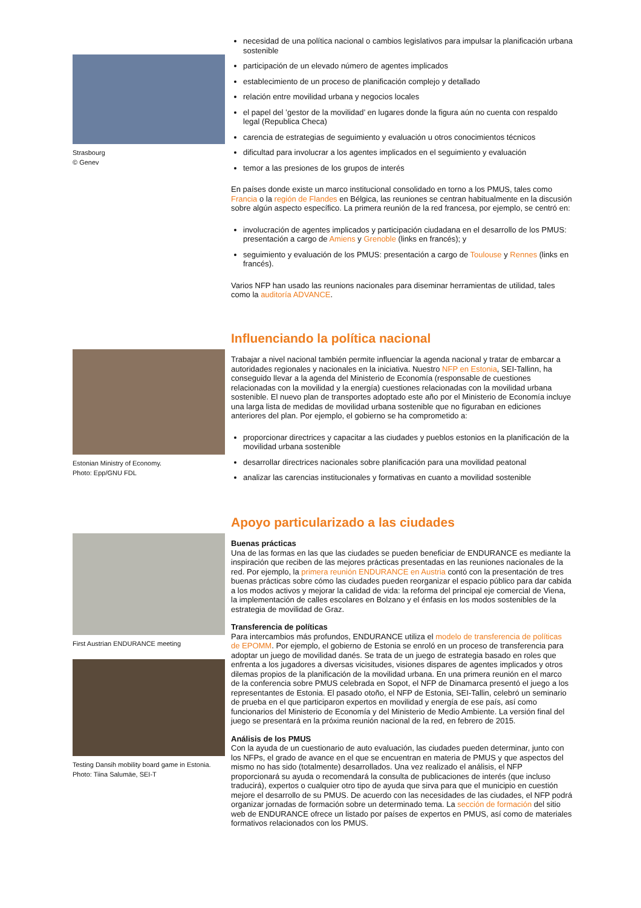Strasbourg
© Genev
necesidad de una política nacional o cambios legislativos para impulsar la planificación urbana sostenible
participación de un elevado número de agentes implicados
establecimiento de un proceso de planificación complejo y detallado
relación entre movilidad urbana y negocios locales
el papel del ’gestor de la movilidad’ en lugares donde la figura aún no cuenta con respaldo legal (Republica Checa)
carencia de estrategias de seguimiento y evaluación u otros conocimientos técnicos
dificultad para involucrar a los agentes implicados en el seguimiento y evaluación
temor a las presiones de los grupos de interés
En países donde existe un marco institucional consolidado en torno a los PMUS, tales como Francia o la región de Flandes en Bélgica, las reuniones se centran habitualmente en la discusión sobre algún aspecto específico. La primera reunión de la red francesa, por ejemplo, se centró en:
involucración de agentes implicados y participación ciudadana en el desarrollo de los PMUS: presentación a cargo de Amiens y Grenoble (links en francés); y
seguimiento y evaluación de los PMUS: presentación a cargo de Toulouse y Rennes (links en francés).
Varios NFP han usado las reunions nacionales para diseminar herramientas de utilidad, tales como la auditoría ADVANCE.
Estonian Ministry of Economy.
Photo: Epp/GNU FDL
Influenciando la política nacional
Trabajar a nivel nacional también permite influenciar la agenda nacional y tratar de embarcar a autoridades regionales y nacionales en la iniciativa. Nuestro NFP en Estonia, SEI-Tallinn, ha conseguido llevar a la agenda del Ministerio de Economía (responsable de cuestiones relacionadas con la movilidad y la energía) cuestiones relacionadas con la movilidad urbana sostenible. El nuevo plan de transportes adoptado este año por el Ministerio de Economía incluye una larga lista de medidas de movilidad urbana sostenible que no figuraban en ediciones anteriores del plan. Por ejemplo, el gobierno se ha comprometido a:
proporcionar directrices y capacitar a las ciudades y pueblos estonios en la planificación de la movilidad urbana sostenible
desarrollar directrices nacionales sobre planificación para una movilidad peatonal
analizar las carencias institucionales y formativas en cuanto a movilidad sostenible
First Austrian ENDURANCE meeting
Testing Dansih mobility board game in Estonia.
Photo: Tiina Salumäe, SEI-T
Apoyo particularizado a las ciudades
Buenas prácticas
Una de las formas en las que las ciudades se pueden beneficiar de ENDURANCE es mediante la inspiración que reciben de las mejores prácticas presentadas en las reuniones nacionales de la red. Por ejemplo, la primera reunión ENDURANCE en Austria contó con la presentación de tres buenas prácticas sobre cómo las ciudades pueden reorganizar el espacio público para dar cabida a los modos activos y mejorar la calidad de vida: la reforma del principal eje comercial de Viena, la implementación de calles escolares en Bolzano y el énfasis en los modos sostenibles de la estrategia de movilidad de Graz.
Transferencia de políticas
Para intercambios más profundos, ENDURANCE utiliza el modelo de transferencia de políticas de EPOMM. Por ejemplo, el gobierno de Estonia se enroló en un proceso de transferencia para adoptar un juego de movilidad danés. Se trata de un juego de estrategia basado en roles que enfrenta a los jugadores a diversas vicisitudes, visiones dispares de agentes implicados y otros dilemas propios de la planificación de la movilidad urbana. En una primera reunión en el marco de la conferencia sobre PMUS celebrada en Sopot, el NFP de Dinamarca presentó el juego a los representantes de Estonia. El pasado otoño, el NFP de Estonia, SEI-Tallin, celebró un seminario de prueba en el que participaron expertos en movilidad y energía de ese país, así como funcionarios del Ministerio de Economía y del Ministerio de Medio Ambiente. La versión final del juego se presentará en la próxima reunión nacional de la red, en febrero de 2015.
Análisis de los PMUS
Con la ayuda de un cuestionario de auto evaluación, las ciudades pueden determinar, junto con los NFPs, el grado de avance en el que se encuentran en materia de PMUS y que aspectos del mismo no has sido (totalmente) desarrollados. Una vez realizado el análisis, el NFP proporcionará su ayuda o recomendará la consulta de publicaciones de interés (que incluso traducirá), expertos o cualquier otro tipo de ayuda que sirva para que el municipio en cuestión mejore el desarrollo de su PMUS. De acuerdo con las necesidades de las ciudades, el NFP podrá organizar jornadas de formación sobre un determinado tema. La sección de formación del sitio web de ENDURANCE ofrece un listado por países de expertos en PMUS, así como de materiales formativos relacionados con los PMUS.